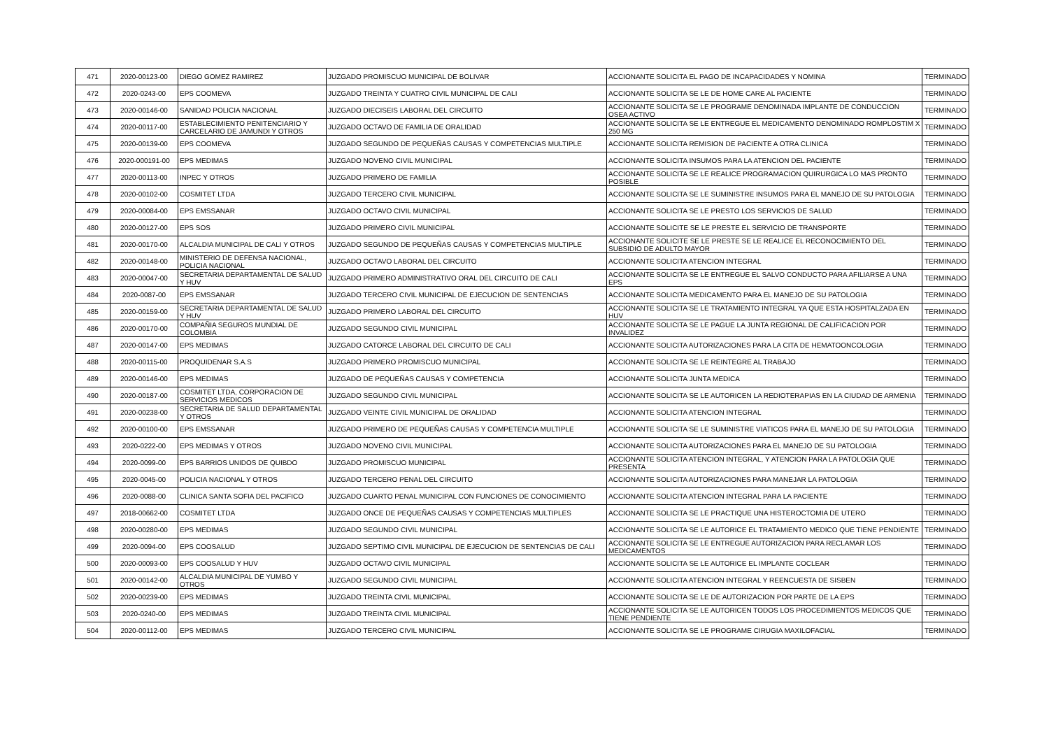| 471 | 2020-00123-00 | DIEGO GOMEZ RAMIREZ | JUZGADO PROMISCUO MUNICIPAL DE BOLIVAR | ACCIONANTE SOLICITA EL PAGO DE INCAPACIDADES Y NOMINA | TERMINADO |
| 472 | 2020-0243-00 | EPS COOMEVA | JUZGADO TREINTA Y CUATRO CIVIL MUNICIPAL DE CALI | ACCIONANTE SOLICITA SE LE DE HOME CARE AL PACIENTE | TERMINADO |
| 473 | 2020-00146-00 | SANIDAD POLICIA NACIONAL | JUZGADO DIECISEIS LABORAL DEL CIRCUITO | ACCIONANTE SOLICITA SE LE PROGRAME DENOMINADA IMPLANTE DE CONDUCCION OSEA ACTIVO | TERMINADO |
| 474 | 2020-00117-00 | ESTABLECIMIENTO PENITENCIARIO Y CARCELARIO DE JAMUNDI Y OTROS | JUZGADO OCTAVO DE FAMILIA DE ORALIDAD | ACCIONANTE SOLICITA SE LE ENTREGUE EL MEDICAMENTO DENOMINADO ROMPLOSTIM X 250 MG | TERMINADO |
| 475 | 2020-00139-00 | EPS COOMEVA | JUZGADO SEGUNDO DE PEQUEÑAS CAUSAS Y COMPETENCIAS MULTIPLE | ACCIONANTE SOLICITA REMISION DE PACIENTE A OTRA CLINICA | TERMINADO |
| 476 | 2020-000191-00 | EPS MEDIMAS | JUZGADO NOVENO CIVIL MUNICIPAL | ACCIONANTE SOLICITA INSUMOS PARA LA ATENCION DEL PACIENTE | TERMINADO |
| 477 | 2020-00113-00 | INPEC Y OTROS | JUZGADO PRIMERO DE FAMILIA | ACCIONANTE SOLICITA SE LE REALICE PROGRAMACION QUIRURGICA LO MAS PRONTO POSIBLE | TERMINADO |
| 478 | 2020-00102-00 | COSMITET LTDA | JUZGADO TERCERO CIVIL MUNICIPAL | ACCIONANTE SOLICITA SE LE SUMINISTRE INSUMOS PARA EL MANEJO DE SU PATOLOGIA | TERMINADO |
| 479 | 2020-00084-00 | EPS EMSSANAR | JUZGADO OCTAVO CIVIL MUNICIPAL | ACCIONANTE SOLICITA SE LE PRESTO LOS SERVICIOS DE SALUD | TERMINADO |
| 480 | 2020-00127-00 | EPS SOS | JUZGADO PRIMERO CIVIL MUNICIPAL | ACCIONANTE SOLICITE SE LE PRESTE EL SERVICIO DE TRANSPORTE | TERMINADO |
| 481 | 2020-00170-00 | ALCALDIA MUNICIPAL DE CALI Y OTROS | JUZGADO SEGUNDO DE PEQUEÑAS CAUSAS Y COMPETENCIAS MULTIPLE | ACCIONANTE SOLICITE SE LE PRESTE SE LE REALICE EL RECONOCIMIENTO DEL SUBSIDIO DE ADULTO MAYOR | TERMINADO |
| 482 | 2020-00148-00 | MINISTERIO DE DEFENSA NACIONAL, POLICIA NACIONAL | JUZGADO OCTAVO LABORAL DEL CIRCUITO | ACCIONANTE SOLICITA ATENCION INTEGRAL | TERMINADO |
| 483 | 2020-00047-00 | SECRETARIA DEPARTAMENTAL DE SALUD Y HUV | JUZGADO PRIMERO ADMINISTRATIVO ORAL DEL CIRCUITO DE CALI | ACCIONANTE SOLICITA SE LE ENTREGUE EL SALVO CONDUCTO PARA AFILIARSE A UNA EPS | TERMINADO |
| 484 | 2020-0087-00 | EPS EMSSANAR | JUZGADO TERCERO CIVIL MUNICIPAL DE EJECUCION DE SENTENCIAS | ACCIONANTE SOLICITA MEDICAMENTO PARA EL MANEJO DE SU PATOLOGIA | TERMINADO |
| 485 | 2020-00159-00 | SECRETARIA DEPARTAMENTAL DE SALUD Y HUV | JUZGADO PRIMERO LABORAL DEL CIRCUITO | ACCIONANTE SOLICITA SE LE TRATAMIENTO INTEGRAL YA QUE ESTA HOSPITALZADA EN HUV | TERMINADO |
| 486 | 2020-00170-00 | COMPAÑIA SEGUROS MUNDIAL DE COLOMBIA | JUZGADO SEGUNDO CIVIL MUNICIPAL | ACCIONANTE SOLICITA SE LE PAGUE LA JUNTA REGIONAL DE CALIFICACION POR INVALIDEZ | TERMINADO |
| 487 | 2020-00147-00 | EPS MEDIMAS | JUZGADO CATORCE LABORAL DEL CIRCUITO DE CALI | ACCIONANTE SOLICITA AUTORIZACIONES PARA LA CITA DE HEMATOONCOLOGIA | TERMINADO |
| 488 | 2020-00115-00 | PROQUIDENAR S.A.S | JUZGADO PRIMERO PROMISCUO MUNICIPAL | ACCIONANTE SOLICITA SE LE REINTEGRE AL TRABAJO | TERMINADO |
| 489 | 2020-00146-00 | EPS MEDIMAS | JUZGADO DE PEQUEÑAS CAUSAS Y COMPETENCIA | ACCIONANTE SOLICITA JUNTA MEDICA | TERMINADO |
| 490 | 2020-00187-00 | COSMITET LTDA, CORPORACION DE SERVICIOS MEDICOS | JUZGADO SEGUNDO CIVIL MUNICIPAL | ACCIONANTE SOLICITA SE LE AUTORICEN LA REDIOTERAPIAS EN LA CIUDAD DE ARMENIA | TERMINADO |
| 491 | 2020-00238-00 | SECRETARIA DE SALUD DEPARTAMENTAL Y OTROS | JUZGADO VEINTE CIVIL MUNICIPAL DE ORALIDAD | ACCIONANTE SOLICITA ATENCION INTEGRAL | TERMINADO |
| 492 | 2020-00100-00 | EPS EMSSANAR | JUZGADO PRIMERO DE PEQUEÑAS CAUSAS Y COMPETENCIA MULTIPLE | ACCIONANTE SOLICITA SE LE SUMINISTRE VIATICOS PARA EL MANEJO DE SU PATOLOGIA | TERMINADO |
| 493 | 2020-0222-00 | EPS MEDIMAS Y OTROS | JUZGADO NOVENO CIVIL MUNICIPAL | ACCIONANTE SOLICITA AUTORIZACIONES PARA EL MANEJO DE SU PATOLOGIA | TERMINADO |
| 494 | 2020-0099-00 | EPS BARRIOS UNIDOS DE QUIBDO | JUZGADO PROMISCUO MUNICIPAL | ACCIONANTE SOLICITA ATENCION INTEGRAL, Y ATENCION PARA LA PATOLOGIA QUE PRESENTA | TERMINADO |
| 495 | 2020-0045-00 | POLICIA NACIONAL Y OTROS | JUZGADO TERCERO PENAL DEL CIRCUITO | ACCIONANTE SOLICITA AUTORIZACIONES PARA MANEJAR LA PATOLOGIA | TERMINADO |
| 496 | 2020-0088-00 | CLINICA SANTA SOFIA DEL PACIFICO | JUZGADO CUARTO PENAL MUNICIPAL CON FUNCIONES DE CONOCIMIENTO | ACCIONANTE SOLICITA ATENCION INTEGRAL PARA LA PACIENTE | TERMINADO |
| 497 | 2018-00662-00 | COSMITET LTDA | JUZGADO ONCE DE PEQUEÑAS CAUSAS Y COMPETENCIAS MULTIPLES | ACCIONANTE SOLICITA SE LE PRACTIQUE UNA HISTEROCTOMIA DE UTERO | TERMINADO |
| 498 | 2020-00280-00 | EPS MEDIMAS | JUZGADO SEGUNDO CIVIL MUNICIPAL | ACCIONANTE SOLICITA SE LE AUTORICE EL TRATAMIENTO MEDICO QUE TIENE PENDIENTE | TERMINADO |
| 499 | 2020-0094-00 | EPS COOSALUD | JUZGADO SEPTIMO CIVIL MUNICIPAL DE EJECUCION DE SENTENCIAS DE CALI | ACCIONANTE SOLICITA SE LE ENTREGUE AUTORIZACION PARA RECLAMAR LOS MEDICAMENTOS | TERMINADO |
| 500 | 2020-00093-00 | EPS COOSALUD Y HUV | JUZGADO OCTAVO CIVIL MUNICIPAL | ACCIONANTE SOLICITA SE LE AUTORICE EL IMPLANTE COCLEAR | TERMINADO |
| 501 | 2020-00142-00 | ALCALDIA MUNICIPAL DE YUMBO Y OTROS | JUZGADO SEGUNDO CIVIL MUNICIPAL | ACCIONANTE SOLICITA ATENCION INTEGRAL Y REENCUESTA DE SISBEN | TERMINADO |
| 502 | 2020-00239-00 | EPS MEDIMAS | JUZGADO TREINTA CIVIL MUNICIPAL | ACCIONANTE SOLICITA SE LE DE AUTORIZACION POR PARTE DE LA EPS | TERMINADO |
| 503 | 2020-0240-00 | EPS MEDIMAS | JUZGADO TREINTA CIVIL MUNICIPAL | ACCIONANTE SOLICITA SE LE AUTORICEN TODOS LOS PROCEDIMIENTOS MEDICOS QUE TIENE PENDIENTE | TERMINADO |
| 504 | 2020-00112-00 | EPS MEDIMAS | JUZGADO TERCERO CIVIL MUNICIPAL | ACCIONANTE SOLICITA SE LE PROGRAME CIRUGIA MAXILOFACIAL | TERMINADO |